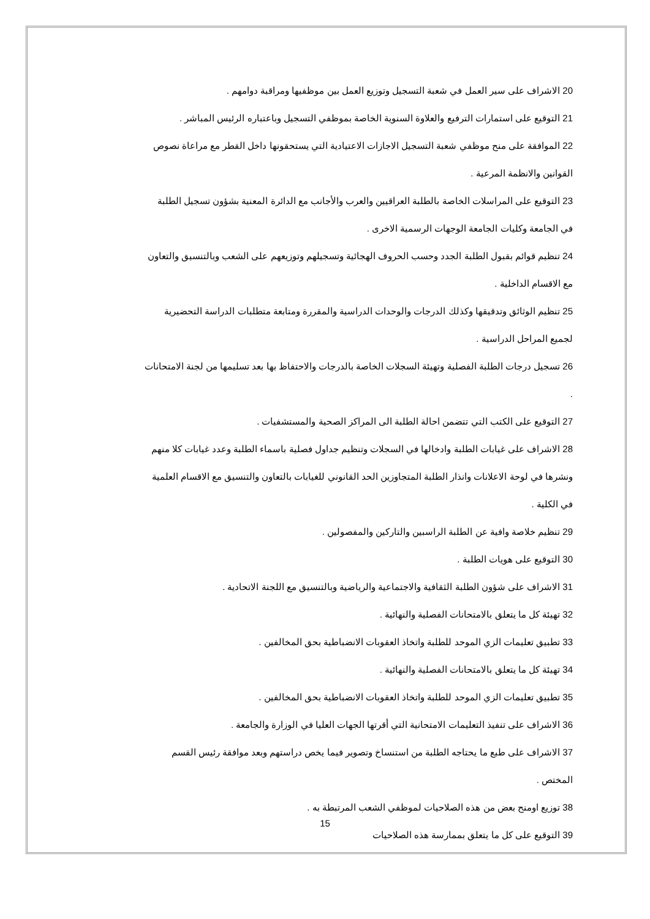20 الاشراف على سير العمل في شعبة التسجيل وتوزيع العمل بين موظفيها ومراقبة دوامهم .
21 التوقيع على استمارات الترفيع والعلاوة السنوية الخاصة بموظفي التسجيل وباعتباره الرئيس المباشر .
22 الموافقة على منح موظفي شعبة التسجيل الاجازات الاعتيادية التي يستحقونها داخل القطر مع مراعاة نصوص القوانين والانظمة المرعية .
23 التوقيع على المراسلات الخاصة بالطلبة العراقيين والعرب والأجانب مع الدائرة المعنية بشؤون تسجيل الطلبة في الجامعة وكليات الجامعة الوجهات الرسمية الاخرى .
24 تنظيم قوائم بقبول الطلبة الجدد وحسب الحروف الهجائية وتسجيلهم وتوزيعهم على الشعب وبالتنسيق والتعاون مع الاقسام الداخلية .
25 تنظيم الوثائق وتدقيقها وكذلك الدرجات والوحدات الدراسية والمقررة ومتابعة متطلبات الدراسة التحضيرية لجميع المراحل الدراسية .
26 تسجيل درجات الطلبة الفصلية وتهيئة السجلات الخاصة بالدرجات والاحتفاظ بها بعد تسليمها من لجنة الامتحانات .
27 التوقيع على الكتب التي تتضمن احالة الطلبة الى المراكز الصحية والمستشفيات .
28 الاشراف على غيابات الطلبة وادخالها في السجلات وتنظيم جداول فصلية باسماء الطلبة وعدد غيابات كلا منهم ونشرها في لوحة الاعلانات وانذار الطلبة المتجاوزين الحد القانوني للغيابات بالتعاون والتنسيق مع الاقسام العلمية في الكلية .
29 تنظيم خلاصة وافية عن الطلبة الراسبين والتاركين والمفصولين .
30 التوقيع على هويات الطلبة .
31 الاشراف على شؤون الطلبة الثقافية والاجتماعية والرياضية وبالتنسيق مع اللجنة الاتحادية .
32 تهيئة كل ما يتعلق بالامتحانات الفصلية والنهائية .
33 تطبيق تعليمات الزي الموحد للطلبة واتخاذ العقوبات الانضباطية بحق المخالفين .
34 تهيئة كل ما يتعلق بالامتحانات الفصلية والنهائية .
35 تطبيق تعليمات الزي الموحد للطلبة واتخاذ العقوبات الانضباطية بحق المخالفين .
36 الاشراف على تنفيذ التعليمات الامتحانية التي أقرتها الجهات العليا في الوزارة والجامعة .
37 الاشراف على طبع ما يحتاجه الطلبة من استنساخ وتصوير فيما يخص دراستهم وبعد موافقة رئيس القسم المختص .
38 توزيع اومنح بعض من هذه الصلاحيات لموظفي الشعب المرتبطة به .
39 التوقيع على كل ما يتعلق بممارسة هذه الصلاحيات
15